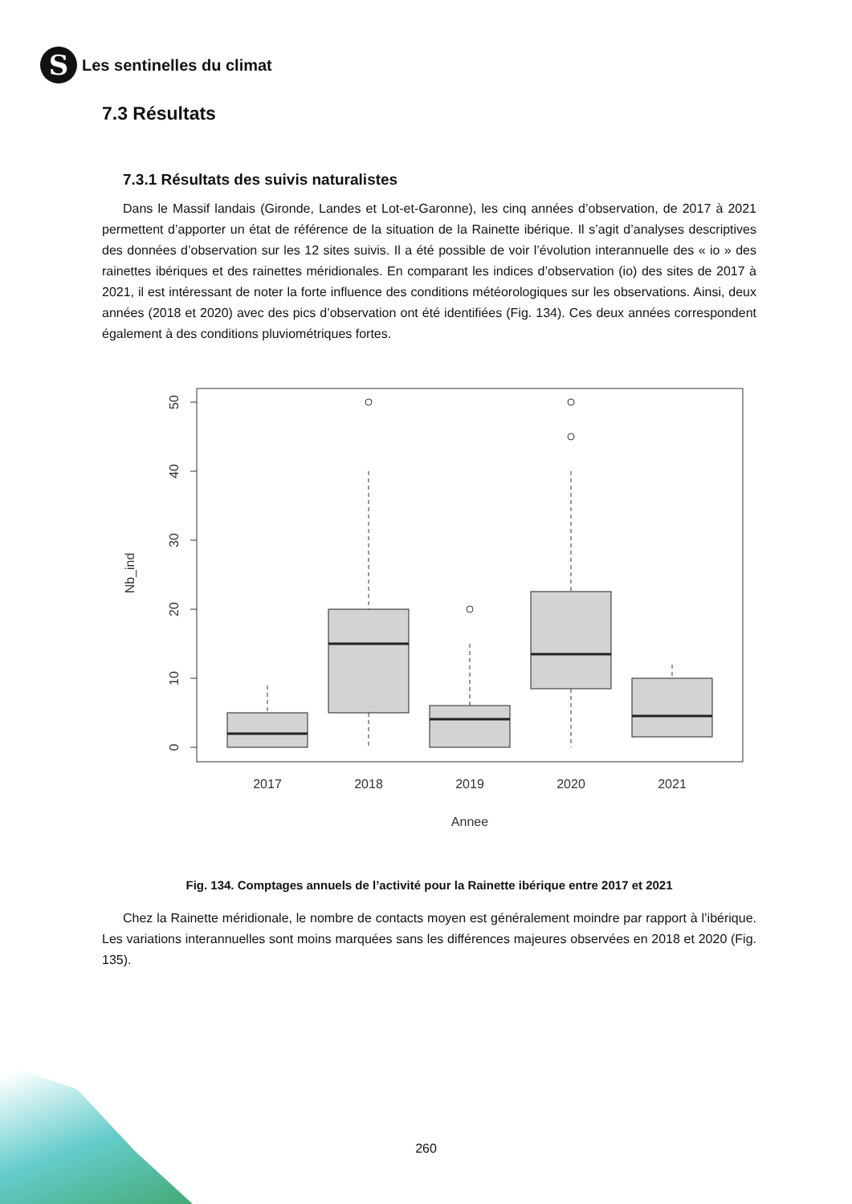S
Les sentinelles du climat
7.3 Résultats
7.3.1 Résultats des suivis naturalistes
Dans le Massif landais (Gironde, Landes et Lot-et-Garonne), les cinq années d’observation, de 2017 à 2021 permettent d’apporter un état de référence de la situation de la Rainette ibérique. Il s’agit d’analyses descriptives des données d’observation sur les 12 sites suivis. Il a été possible de voir l’évolution interannuelle des « io » des rainettes ibériques et des rainettes méridionales. En comparant les indices d’observation (io) des sites de 2017 à 2021, il est intéressant de noter la forte influence des conditions météorologiques sur les observations. Ainsi, deux années (2018 et 2020) avec des pics d’observation ont été identifiées (Fig. 134). Ces deux années correspondent également à des conditions pluviométriques fortes.
50
40
30
20
10
0
Nb_ind
2017
2018
2019
2020
2021
Annee
Fig. 134. Comptages annuels de l’activité pour la Rainette ibérique entre 2017 et 2021
Chez la Rainette méridionale, le nombre de contacts moyen est généralement moindre par rapport à l’ibérique. Les variations interannuelles sont moins marquées sans les différences majeures observées en 2018 et 2020 (Fig. 135).
260